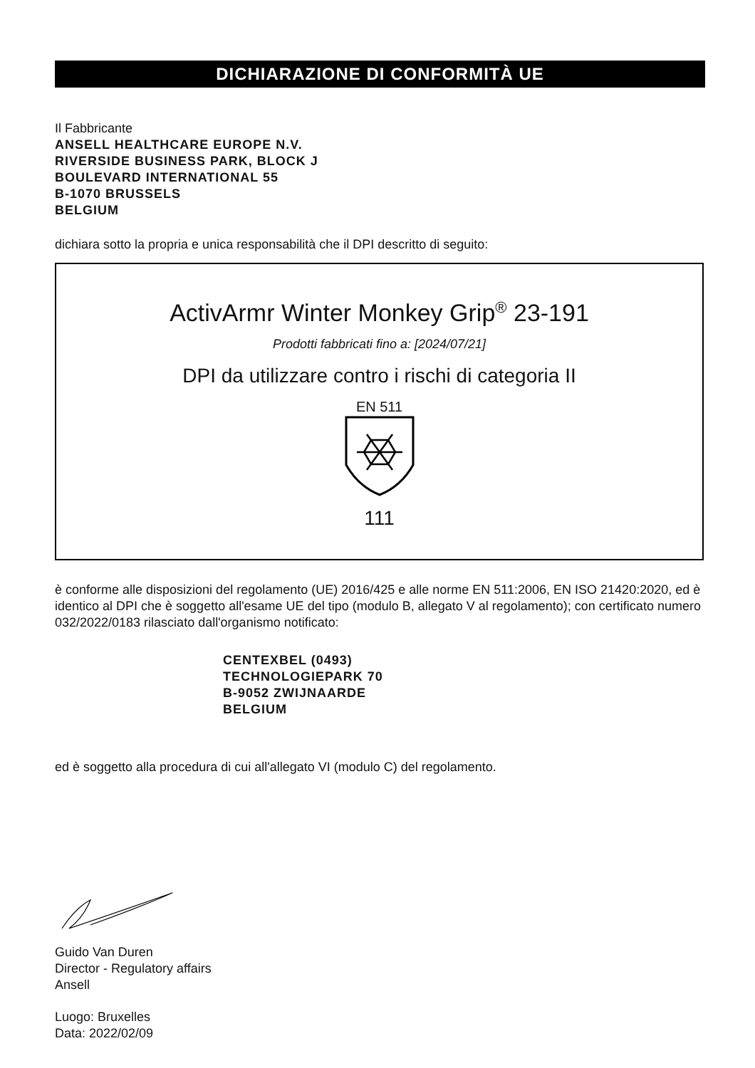DICHIARAZIONE DI CONFORMITÀ UE
Il Fabbricante
ANSELL HEALTHCARE EUROPE N.V.
RIVERSIDE BUSINESS PARK, BLOCK J
BOULEVARD INTERNATIONAL 55
B-1070 BRUSSELS
BELGIUM
dichiara sotto la propria e unica responsabilità che il DPI descritto di seguito:
ActivArmr Winter Monkey Grip<sup>®</sup> 23-191
Prodotti fabbricati fino a: [2024/07/21]
DPI da utilizzare contro i rischi di categoria II
EN 511
111
è conforme alle disposizioni del regolamento (UE) 2016/425 e alle norme EN 511:2006, EN ISO 21420:2020, ed è identico al DPI che è soggetto all'esame UE del tipo (modulo B, allegato V al regolamento); con certificato numero 032/2022/0183 rilasciato dall'organismo notificato:
CENTEXBEL (0493)
TECHNOLOGIEPARK 70
B-9052 ZWIJNAARDE
BELGIUM
ed è soggetto alla procedura di cui all'allegato VI (modulo C) del regolamento.
Guido Van Duren
Director - Regulatory affairs
Ansell
Luogo: Bruxelles
Data: 2022/02/09